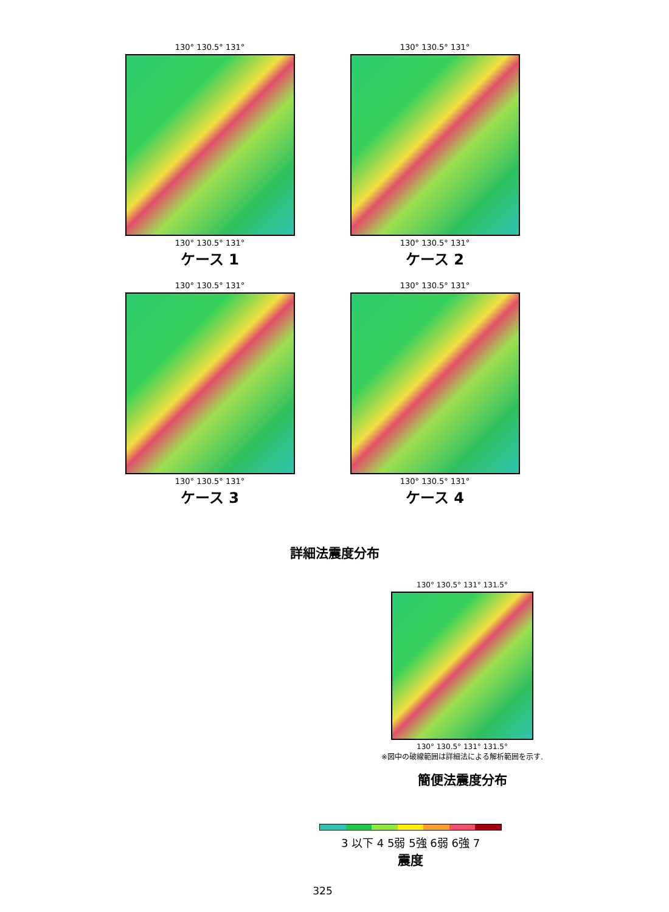130° 130.5° 131°
130° 130.5° 131°
ケース 1
130° 130.5° 131°
130° 130.5° 131°
ケース 2
130° 130.5° 131°
130° 130.5° 131°
ケース 3
130° 130.5° 131°
130° 130.5° 131°
ケース 4
詳細法震度分布
130° 130.5° 131° 131.5°
130° 130.5° 131° 131.5°
※図中の破線範囲は詳細法による解析範囲を示す.
簡便法震度分布
3 以下 4 5弱 5強 6弱 6強 7
震度
325